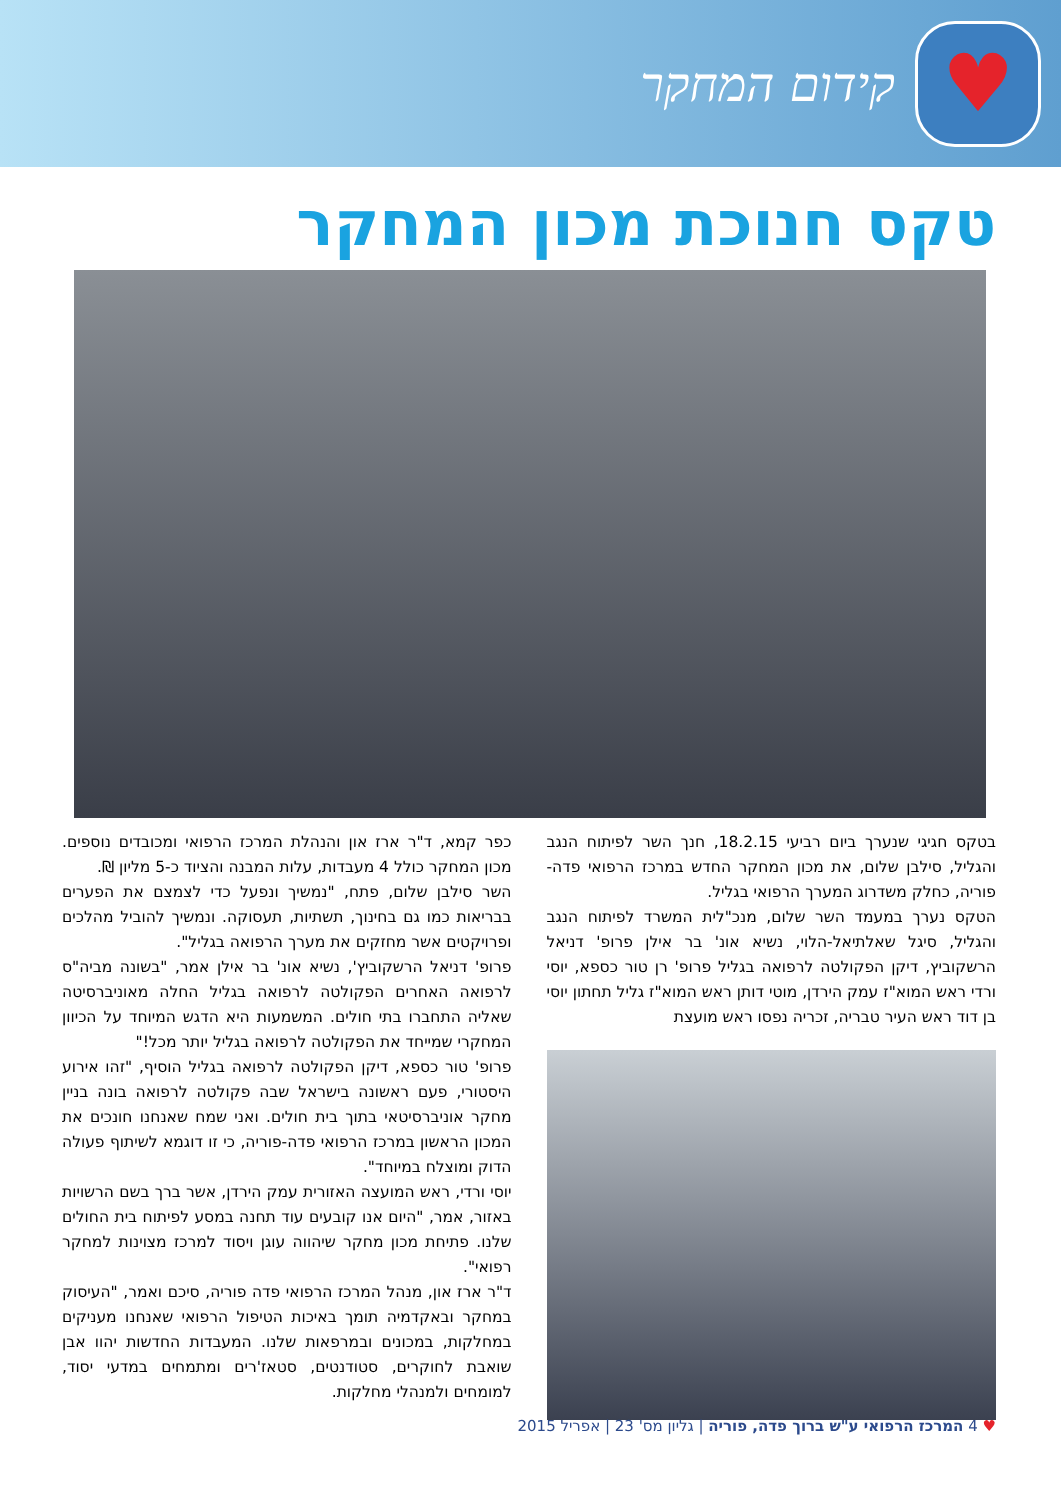♥
קידום המחקר
טקס חנוכת מכון המחקר
בטקס חגיגי שנערך ביום רביעי 18.2.15, חנך השר לפיתוח הנגב והגליל, סילבן שלום, את מכון המחקר החדש במרכז הרפואי פדה-פוריה, כחלק משדרוג המערך הרפואי בגליל.
הטקס נערך במעמד השר שלום, מנכ"לית המשרד לפיתוח הנגב והגליל, סיגל שאלתיאל-הלוי, נשיא אונ' בר אילן פרופ' דניאל הרשקוביץ, דיקן הפקולטה לרפואה בגליל פרופ' רן טור כספא, יוסי ורדי ראש המוא"ז עמק הירדן, מוטי דותן ראש המוא"ז גליל תחתון יוסי בן דוד ראש העיר טבריה, זכריה נפסו ראש מועצת
כפר קמא, ד"ר ארז און והנהלת המרכז הרפואי ומכובדים נוספים. מכון המחקר כולל 4 מעבדות, עלות המבנה והציוד כ-5 מליון ₪.
השר סילבן שלום, פתח, "נמשיך ונפעל כדי לצמצם את הפערים בבריאות כמו גם בחינוך, תשתיות, תעסוקה. ונמשיך להוביל מהלכים ופרויקטים אשר מחזקים את מערך הרפואה בגליל".
פרופ' דניאל הרשקוביץ', נשיא אונ' בר אילן אמר, "בשונה מביה"ס לרפואה האחרים הפקולטה לרפואה בגליל החלה מאוניברסיטה שאליה התחברו בתי חולים. המשמעות היא הדגש המיוחד על הכיוון המחקרי שמייחד את הפקולטה לרפואה בגליל יותר מכל!"
פרופ' טור כספא, דיקן הפקולטה לרפואה בגליל הוסיף, "זהו אירוע היסטורי, פעם ראשונה בישראל שבה פקולטה לרפואה בונה בניין מחקר אוניברסיטאי בתוך בית חולים. ואני שמח שאנחנו חונכים את המכון הראשון במרכז הרפואי פדה-פוריה, כי זו דוגמא לשיתוף פעולה הדוק ומוצלח במיוחד".
יוסי ורדי, ראש המועצה האזורית עמק הירדן, אשר ברך בשם הרשויות באזור, אמר, "היום אנו קובעים עוד תחנה במסע לפיתוח בית החולים שלנו. פתיחת מכון מחקר שיהווה עוגן ויסוד למרכז מצוינות למחקר רפואי".
ד"ר ארז און, מנהל המרכז הרפואי פדה פוריה, סיכם ואמר, "העיסוק במחקר ובאקדמיה תומך באיכות הטיפול הרפואי שאנחנו מעניקים במחלקות, במכונים ובמרפאות שלנו. המעבדות החדשות יהוו אבן שואבת לחוקרים, סטודנטים, סטאז'רים ומתמחים במדעי יסוד, למומחים ולמנהלי מחלקות.
♥ 4 המרכז הרפואי ע"ש ברוך פדה, פוריה | גליון מס' 23 | אפריל 2015